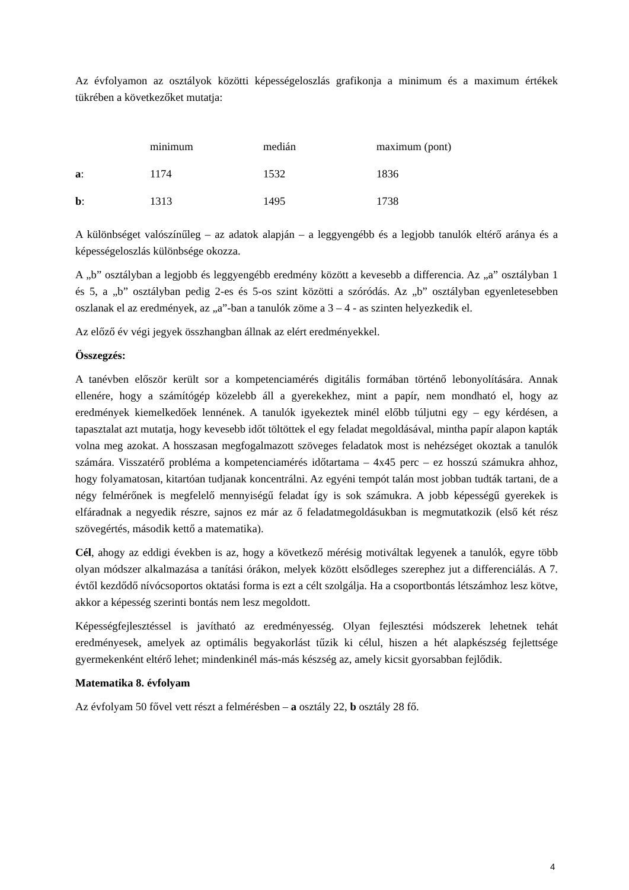Az évfolyamon az osztályok közötti képességeloszlás grafikonja a minimum és a maximum értékek tükrében a következőket mutatja:
| | minimum | medián | maximum (pont) |
| a : | 1174 | 1532 | 1836 |
| b : | 1313 | 1495 | 1738 |
A különbséget valószínűleg – az adatok alapján – a leggyengébb és a legjobb tanulók eltérő aránya és a képességeloszlás különbsége okozza.
A „b” osztályban a legjobb és leggyengébb eredmény között a kevesebb a differencia. Az „a” osztályban 1 és 5, a „b” osztályban pedig 2-es és 5-os szint közötti a szóródás. Az „b” osztályban egyenletesebben oszlanak el az eredmények, az „a”-ban a tanulók zöme a 3 – 4 - as szinten helyezkedik el.
Az előző év végi jegyek összhangban állnak az elért eredményekkel.
Összegzés:
A tanévben először került sor a kompetenciamérés digitális formában történő lebonyolítására. Annak ellenére, hogy a számítógép közelebb áll a gyerekekhez, mint a papír, nem mondható el, hogy az eredmények kiemelkedőek lennének. A tanulók igyekeztek minél előbb túljutni egy – egy kérdésen, a tapasztalat azt mutatja, hogy kevesebb időt töltöttek el egy feladat megoldásával, mintha papír alapon kapták volna meg azokat. A hosszasan megfogalmazott szöveges feladatok most is nehézséget okoztak a tanulók számára. Visszatérő probléma a kompetenciamérés időtartama – 4x45 perc – ez hosszú számukra ahhoz, hogy folyamatosan, kitartóan tudjanak koncentrálni. Az egyéni tempót talán most jobban tudták tartani, de a négy felmérőnek is megfelelő mennyiségű feladat így is sok számukra. A jobb képességű gyerekek is elfáradnak a negyedik részre, sajnos ez már az ő feladatmegoldásukban is megmutatkozik (első két rész szövegértés, második kettő a matematika).
Cél, ahogy az eddigi években is az, hogy a következő mérésig motiváltak legyenek a tanulók, egyre több olyan módszer alkalmazása a tanítási órákon, melyek között elsődleges szerephez jut a differenciálás. A 7. évtől kezdődő nívócsoportos oktatási forma is ezt a célt szolgálja. Ha a csoportbontás létszámhoz lesz kötve, akkor a képesség szerinti bontás nem lesz megoldott.
Képességfejlesztéssel is javítható az eredményesség. Olyan fejlesztési módszerek lehetnek tehát eredményesek, amelyek az optimális begyakorlást tűzik ki célul, hiszen a hét alapkészség fejlettsége gyermekenként eltérő lehet; mindenkinél más-más készség az, amely kicsit gyorsabban fejlődik.
Matematika 8. évfolyam
Az évfolyam 50 fővel vett részt a felmérésben – a osztály 22, b osztály 28 fő.
4